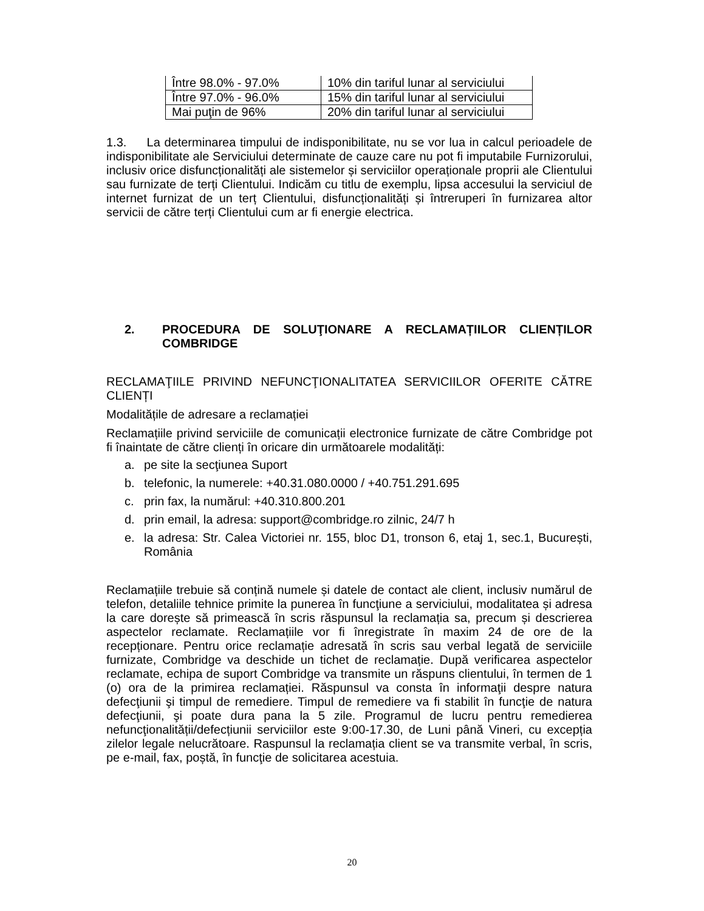| Între 98.0% - 97.0% | 10% din tariful lunar al serviciului |
| Între 97.0% - 96.0% | 15% din tariful lunar al serviciului |
| Mai puţin de 96% | 20% din tariful lunar al serviciului |
1.3. La determinarea timpului de indisponibilitate, nu se vor lua in calcul perioadele de indisponibilitate ale Serviciului determinate de cauze care nu pot fi imputabile Furnizorului, inclusiv orice disfuncționalități ale sistemelor și serviciilor operaționale proprii ale Clientului sau furnizate de terți Clientului. Indicăm cu titlu de exemplu, lipsa accesului la serviciul de internet furnizat de un terț Clientului, disfuncționalități și întreruperi în furnizarea altor servicii de către terți Clientului cum ar fi energie electrica.
2. PROCEDURA DE SOLUŢIONARE A RECLAMAȚIILOR CLIENȚILOR COMBRIDGE
RECLAMAŢIILE PRIVIND NEFUNCŢIONALITATEA SERVICIILOR OFERITE CĂTRE CLIENȚI
Modalitățile de adresare a reclamației
Reclamațiile privind serviciile de comunicații electronice furnizate de către Combridge pot fi înaintate de către clienți în oricare din următoarele modalități:
a. pe site la secţiunea Suport
b. telefonic, la numerele: +40.31.080.0000 / +40.751.291.695
c. prin fax, la numărul: +40.310.800.201
d. prin email, la adresa: support@combridge.ro zilnic, 24/7 h
e. la adresa: Str. Calea Victoriei nr. 155, bloc D1, tronson 6, etaj 1, sec.1, București, România
Reclamațiile trebuie să conțină numele și datele de contact ale client, inclusiv numărul de telefon, detaliile tehnice primite la punerea în funcţiune a serviciului, modalitatea și adresa la care dorește să primească în scris răspunsul la reclamația sa, precum și descrierea aspectelor reclamate. Reclamațiile vor fi înregistrate în maxim 24 de ore de la recepționare. Pentru orice reclamație adresată în scris sau verbal legată de serviciile furnizate, Combridge va deschide un tichet de reclamație. După verificarea aspectelor reclamate, echipa de suport Combridge va transmite un răspuns clientului, în termen de 1 (o) ora de la primirea reclamației. Răspunsul va consta în informaţii despre natura defecţiunii şi timpul de remediere. Timpul de remediere va fi stabilit în funcţie de natura defecţiunii, şi poate dura pana la 5 zile. Programul de lucru pentru remedierea nefuncţionalității/defecțiunii serviciilor este 9:00-17.30, de Luni până Vineri, cu excepția zilelor legale nelucrătoare. Raspunsul la reclamația client se va transmite verbal, în scris, pe e-mail, fax, poștă, în funcţie de solicitarea acestuia.
20